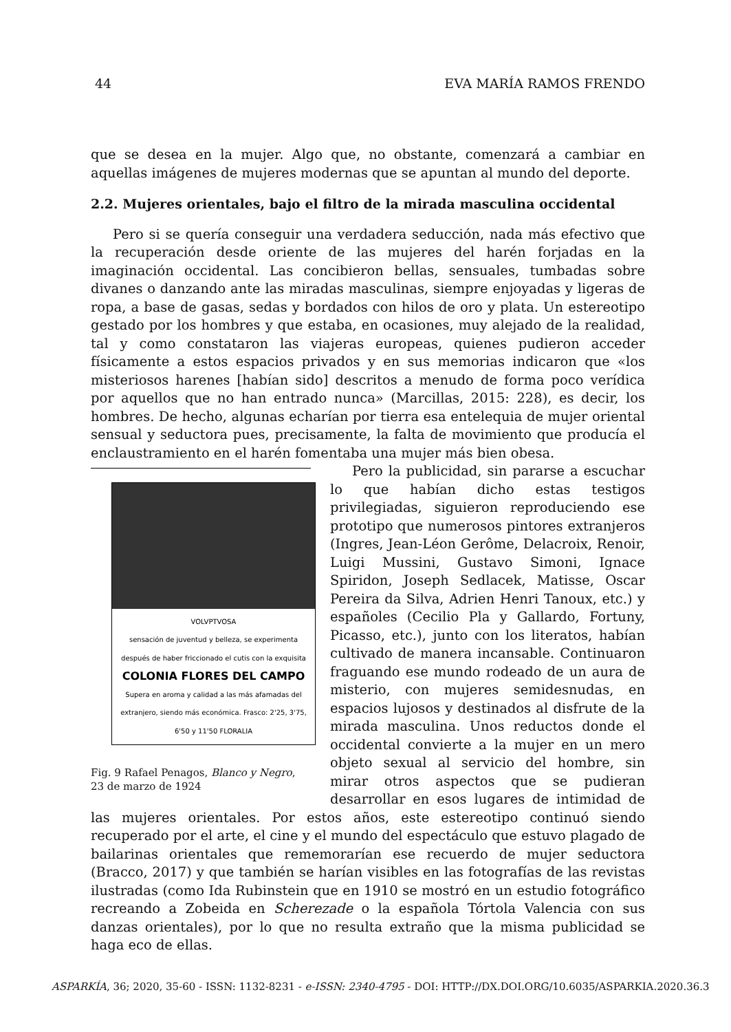44 EVA MARÍA RAMOS FRENDO
que se desea en la mujer. Algo que, no obstante, comenzará a cambiar en aquellas imágenes de mujeres modernas que se apuntan al mundo del deporte.
2.2. Mujeres orientales, bajo el filtro de la mirada masculina occidental
Pero si se quería conseguir una verdadera seducción, nada más efectivo que la recuperación desde oriente de las mujeres del harén forjadas en la imaginación occidental. Las concibieron bellas, sensuales, tumbadas sobre divanes o danzando ante las miradas masculinas, siempre enjoyadas y ligeras de ropa, a base de gasas, sedas y bordados con hilos de oro y plata. Un estereotipo gestado por los hombres y que estaba, en ocasiones, muy alejado de la realidad, tal y como constataron las viajeras europeas, quienes pudieron acceder físicamente a estos espacios privados y en sus memorias indicaron que «los misteriosos harenes [habían sido] descritos a menudo de forma poco verídica por aquellos que no han entrado nunca» (Marcillas, 2015: 228), es decir, los hombres. De hecho, algunas echarían por tierra esa entelequia de mujer oriental sensual y seductora pues, precisamente, la falta de movimiento que producía el enclaustramiento en el harén fomentaba una mujer más bien obesa.
VOLVPTVOSA
sensación de juventud y belleza, se experimenta después de haber friccionado el cutis con la exquisita
COLONIA FLORES DEL CAMPO
Supera en aroma y calidad a las más afamadas del extranjero, siendo más económica. Frasco: 2'25, 3'75, 6'50 y 11'50 FLORALIA
Fig. 9 Rafael Penagos, Blanco y Negro, 23 de marzo de 1924
Pero la publicidad, sin pararse a escuchar lo que habían dicho estas testigos privilegiadas, siguieron reproduciendo ese prototipo que numerosos pintores extranjeros (Ingres, Jean-Léon Gerôme, Delacroix, Renoir, Luigi Mussini, Gustavo Simoni, Ignace Spiridon, Joseph Sedlacek, Matisse, Oscar Pereira da Silva, Adrien Henri Tanoux, etc.) y españoles (Cecilio Pla y Gallardo, Fortuny, Picasso, etc.), junto con los literatos, habían cultivado de manera incansable. Continuaron fraguando ese mundo rodeado de un aura de misterio, con mujeres semidesnudas, en espacios lujosos y destinados al disfrute de la mirada masculina. Unos reductos donde el occidental convierte a la mujer en un mero objeto sexual al servicio del hombre, sin mirar otros aspectos que se pudieran desarrollar en esos lugares de intimidad de las mujeres orientales. Por estos años, este estereotipo continuó siendo recuperado por el arte, el cine y el mundo del espectáculo que estuvo plagado de bailarinas orientales que rememorarían ese recuerdo de mujer seductora (Bracco, 2017) y que también se harían visibles en las fotografías de las revistas ilustradas (como Ida Rubinstein que en 1910 se mostró en un estudio fotográfico recreando a Zobeida en Scherezade o la española Tórtola Valencia con sus danzas orientales), por lo que no resulta extraño que la misma publicidad se haga eco de ellas.
ASPARKÍA, 36; 2020, 35-60 - ISSN: 1132-8231 - e-ISSN: 2340-4795 - DOI: HTTP://DX.DOI.ORG/10.6035/ASPARKIA.2020.36.3